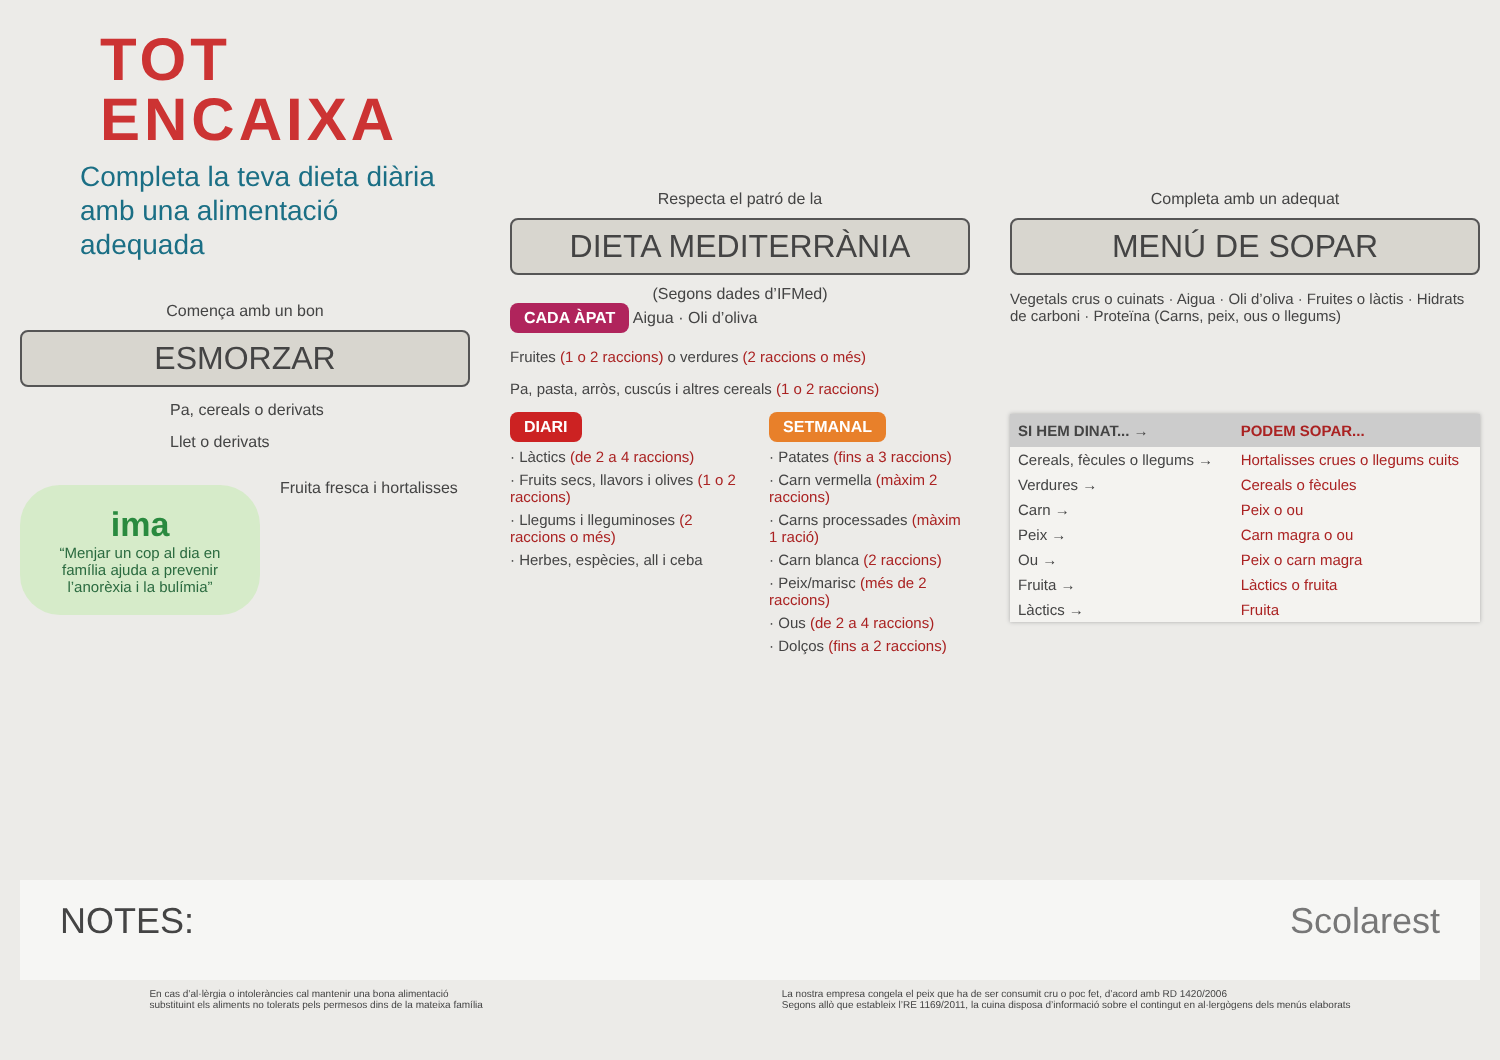TOT
ENCAIXA
Completa la teva dieta diària
amb una alimentació adequada
Comença amb un bon
ESMORZAR
Pa, cereals o derivats
Llet o derivats
ima
“Menjar un cop al dia en família ajuda a prevenir l’anorèxia i la bulímia”
Fruita fresca i hortalisses
Respecta el patró de la
DIETA MEDITERRÀNIA
(Segons dades d’IFMed)
CADA ÀPAT Aigua · Oli d’oliva
Fruites (1 o 2 raccions) o verdures (2 raccions o més)
Pa, pasta, arròs, cuscús i altres cereals (1 o 2 raccions)
DIARI
· Làctics (de 2 a 4 raccions)
· Fruits secs, llavors i olives (1 o 2 raccions)
· Llegums i lleguminoses (2 raccions o més)
· Herbes, espècies, all i ceba
SETMANAL
· Patates (fins a 3 raccions)
· Carn vermella (màxim 2 raccions)
· Carns processades (màxim 1 ració)
· Carn blanca (2 raccions)
· Peix/marisc (més de 2 raccions)
· Ous (de 2 a 4 raccions)
· Dolços (fins a 2 raccions)
Completa amb un adequat
MENÚ DE SOPAR
Vegetals crus o cuinats · Aigua · Oli d’oliva · Fruites o làctis · Hidrats de carboni · Proteïna (Carns, peix, ous o llegums)
| SI HEM DINAT... → | PODEM SOPAR... |
| --- | --- |
| Cereals, fècules o llegums → | Hortalisses crues o llegums cuits |
| Verdures → | Cereals o fècules |
| Carn → | Peix o ou |
| Peix → | Carn magra o ou |
| Ou → | Peix o carn magra |
| Fruita → | Làctics o fruita |
| Làctics → | Fruita |
NOTES: Scolarest
En cas d’al·lèrgia o intoleràncies cal mantenir una bona alimentació
substituint els aliments no tolerats pels permesos dins de la mateixa família
La nostra empresa congela el peix que ha de ser consumit cru o poc fet, d’acord amb RD 1420/2006
Segons allò que estableix l’RE 1169/2011, la cuina disposa d’informació sobre el contingut en al·lergògens dels menús elaborats